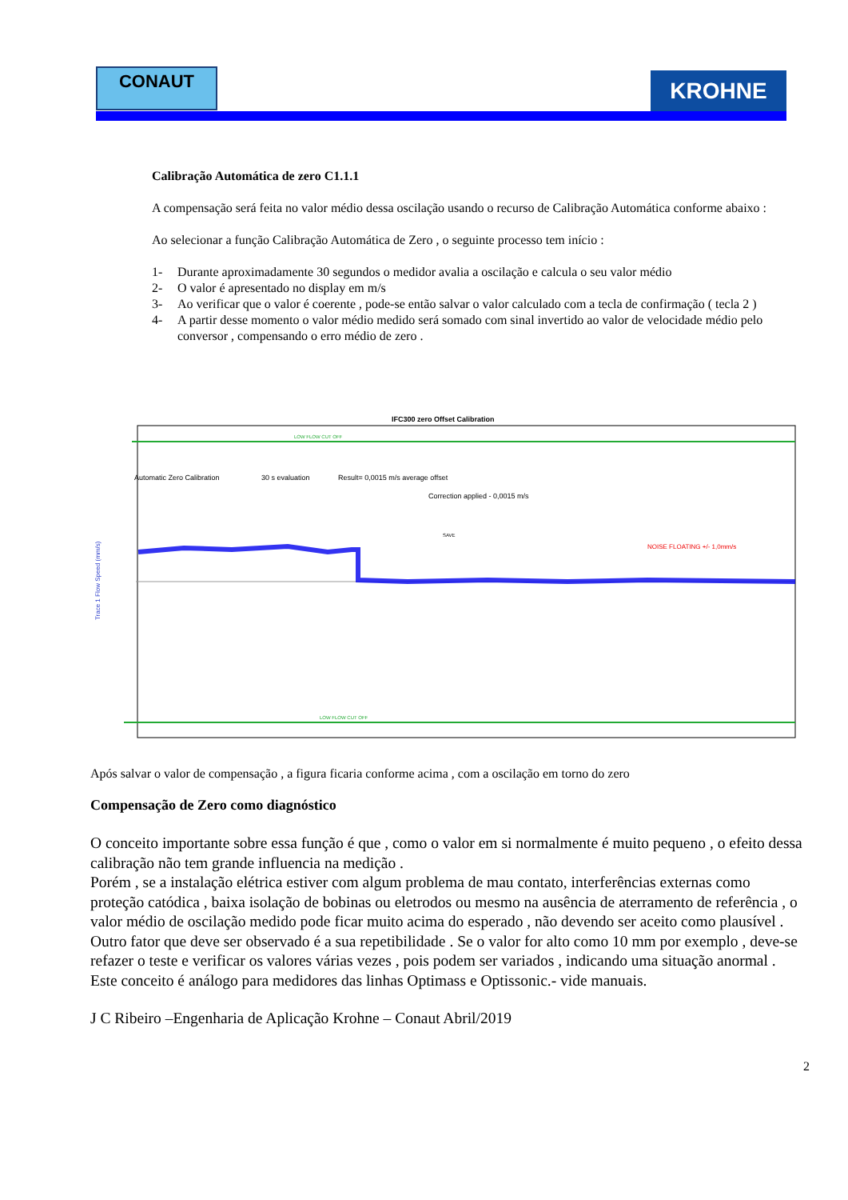CONAUT KROHNE
Calibração Automática de zero C1.1.1
A compensação será feita no valor médio dessa oscilação usando o recurso de Calibração Automática conforme abaixo :
Ao selecionar a função Calibração Automática de Zero , o seguinte processo tem início :
1- Durante aproximadamente 30 segundos o medidor avalia a oscilação e calcula o seu valor médio
2- O valor é apresentado no display em m/s
3- Ao verificar que o valor é coerente , pode-se então salvar o valor calculado com a tecla de confirmação ( tecla 2 )
4- A partir desse momento o valor médio medido será somado com sinal invertido ao valor de velocidade médio pelo conversor , compensando o erro médio de zero .
IFC300 zero Offset Calibration
LOW FLOW CUT OFF
LOW FLOW CUT OFF
Automatic Zero Calibration
30 s evaluation
Result= 0,0015 m/s average offset
Correction applied - 0,0015 m/s
SAVE
NOISE FLOATING +/- 1,0mm/s
Trace 1 Flow Speed (mm/s)
Após salvar o valor de compensação , a figura ficaria conforme acima , com a oscilação em torno do zero
Compensação de Zero como diagnóstico
O conceito importante sobre essa função é que , como o valor em si normalmente é muito pequeno , o efeito dessa calibração não tem grande influencia na medição .
Porém , se a instalação elétrica estiver com algum problema de mau contato, interferências externas como proteção catódica , baixa isolação de bobinas ou eletrodos ou mesmo na ausência de aterramento de referência , o valor médio de oscilação medido pode ficar muito acima do esperado , não devendo ser aceito como plausível .
Outro fator que deve ser observado é a sua repetibilidade . Se o valor for alto como 10 mm por exemplo , deve-se refazer o teste e verificar os valores várias vezes , pois podem ser variados , indicando uma situação anormal .
Este conceito é análogo para medidores das linhas Optimass e Optissonic.- vide manuais.
J C Ribeiro –Engenharia de Aplicação Krohne – Conaut Abril/2019
2